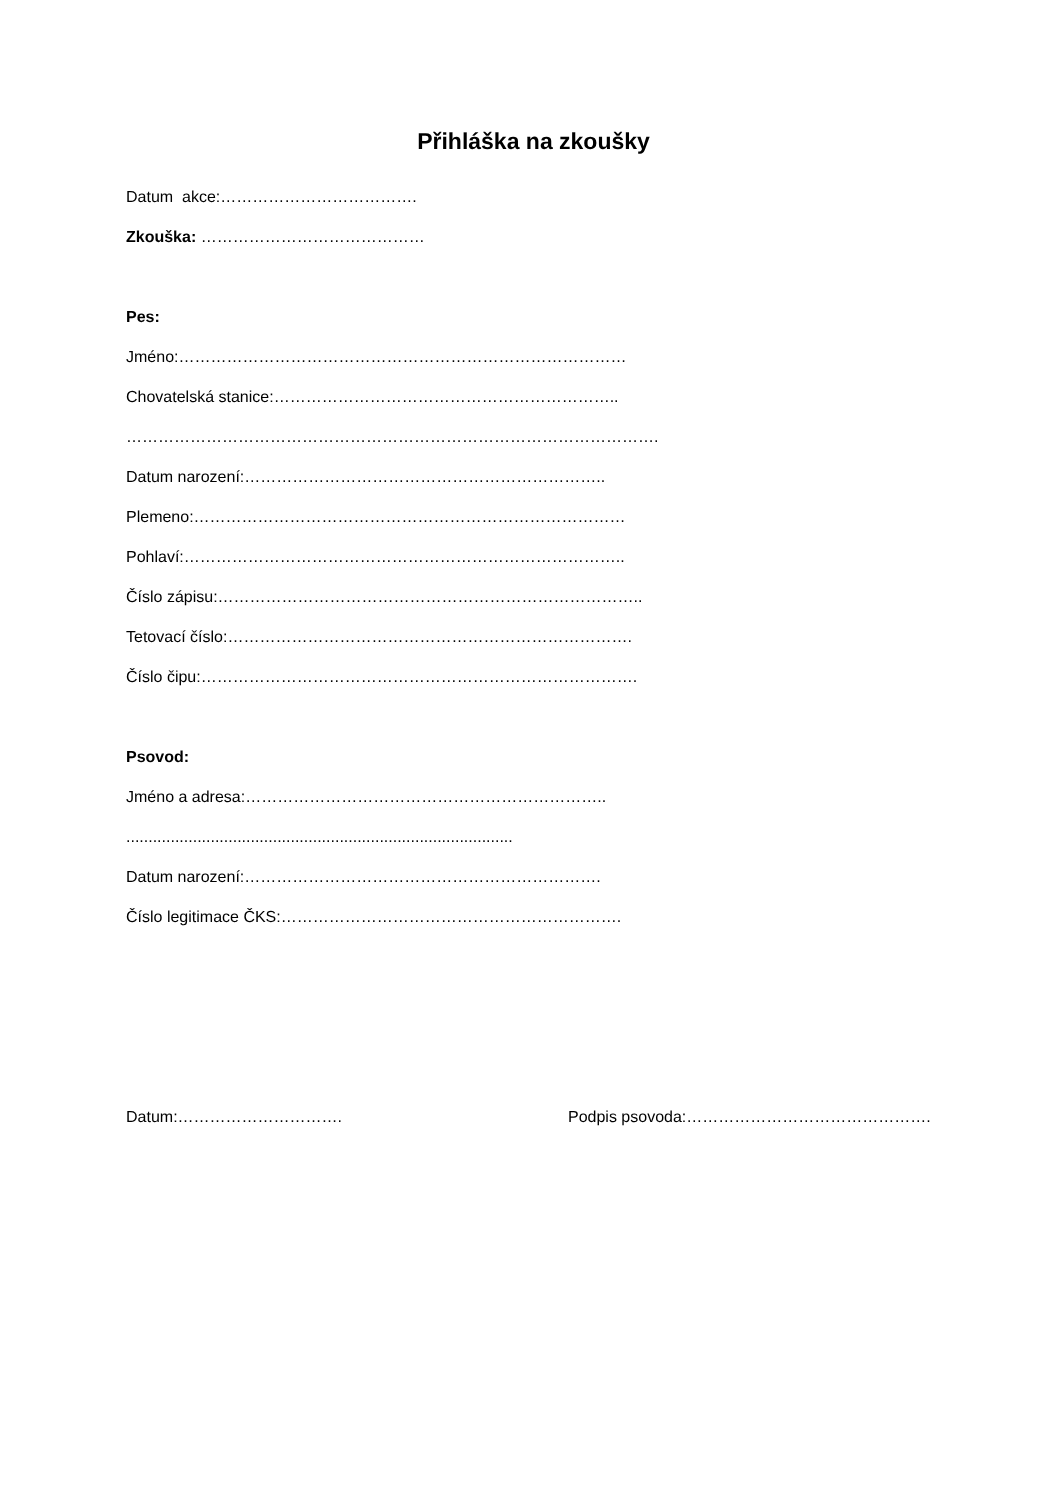Přihláška na zkoušky
Datum akce:……………………………….
Zkouška: ……………………………………
Pes:
Jméno:…………………………………………………………………………
Chovatelská stanice:………………………………………………………..
……………………………………………………………………………………….
Datum narození:…………………………………………………………..
Plemeno:………………………………………………………………………
Pohlaví:………………………………………………………………………..
Číslo zápisu:……………………………………………………………………..
Tetovací číslo:………………………………………………………………….
Číslo čipu:……………………………………………………………………….
Psovod:
Jméno a adresa:…………………………………………………………..
.......................................................................................
Datum narození:………………………………………………………….
Číslo legitimace ČKS:……………………………………………………….
Datum:…………………………. Podpis psovoda:……………………………………….